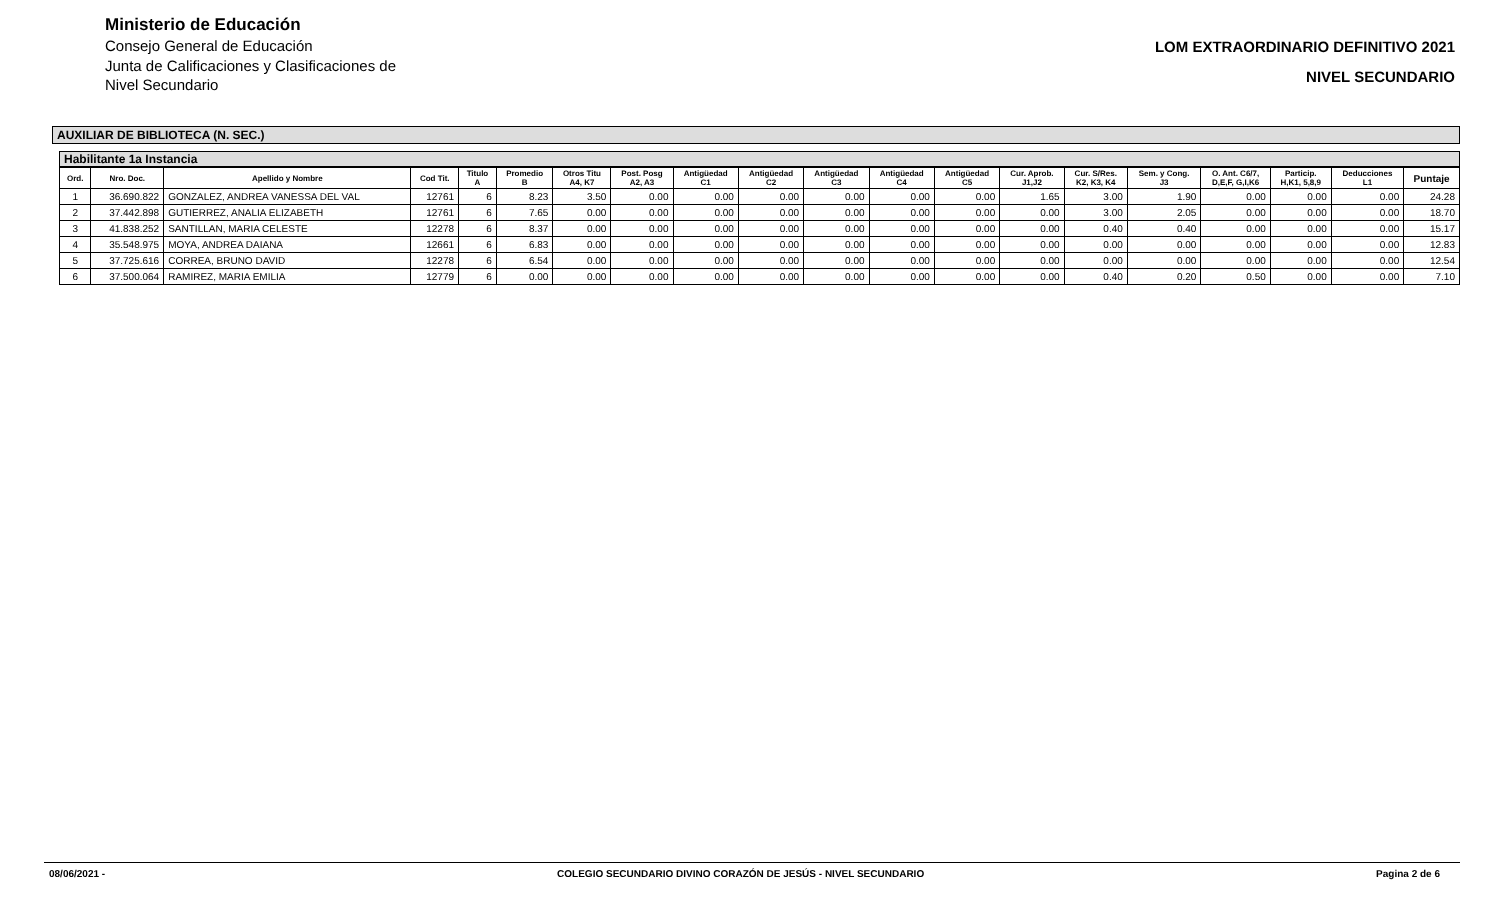Ministerio de Educación
Consejo General de Educación
Junta de Calificaciones y Clasificaciones de
Nivel Secundario
LOM EXTRAORDINARIO DEFINITIVO 2021
NIVEL SECUNDARIO
AUXILIAR DE BIBLIOTECA (N. SEC.)
Habilitante 1a Instancia
| Ord. | Nro. Doc. | Apellido y Nombre | Cod Tit. | Titulo A | Promedio B | Otros Titu A4, K7 | Post. Posg A2, A3 | Antigüedad C1 | Antigüedad C2 | Antigüedad C3 | Antigüedad C4 | Antigüedad C5 | Cur. Aprob. J1,J2 | Cur. S/Res. K2, K3, K4 | Sem. y Cong. J3 | O. Ant. C6/7, D,E,F, G,I,K6 | Particip. H,K1, 5,8,9 | Deducciones L1 | Puntaje |
| --- | --- | --- | --- | --- | --- | --- | --- | --- | --- | --- | --- | --- | --- | --- | --- | --- | --- | --- | --- |
| 1 | 36.690.822 | GONZALEZ, ANDREA VANESSA DEL VAL | 12761 | 6 | 8.23 | 3.50 | 0.00 | 0.00 | 0.00 | 0.00 | 0.00 | 0.00 | 1.65 | 3.00 | 1.90 | 0.00 | 0.00 | 0.00 | 24.28 |
| 2 | 37.442.898 | GUTIERREZ, ANALIA ELIZABETH | 12761 | 6 | 7.65 | 0.00 | 0.00 | 0.00 | 0.00 | 0.00 | 0.00 | 0.00 | 0.00 | 3.00 | 2.05 | 0.00 | 0.00 | 0.00 | 18.70 |
| 3 | 41.838.252 | SANTILLAN, MARIA CELESTE | 12278 | 6 | 8.37 | 0.00 | 0.00 | 0.00 | 0.00 | 0.00 | 0.00 | 0.00 | 0.00 | 0.40 | 0.40 | 0.00 | 0.00 | 0.00 | 15.17 |
| 4 | 35.548.975 | MOYA, ANDREA DAIANA | 12661 | 6 | 6.83 | 0.00 | 0.00 | 0.00 | 0.00 | 0.00 | 0.00 | 0.00 | 0.00 | 0.00 | 0.00 | 0.00 | 0.00 | 0.00 | 12.83 |
| 5 | 37.725.616 | CORREA, BRUNO DAVID | 12278 | 6 | 6.54 | 0.00 | 0.00 | 0.00 | 0.00 | 0.00 | 0.00 | 0.00 | 0.00 | 0.00 | 0.00 | 0.00 | 0.00 | 0.00 | 12.54 |
| 6 | 37.500.064 | RAMIREZ, MARIA EMILIA | 12779 | 6 | 0.00 | 0.00 | 0.00 | 0.00 | 0.00 | 0.00 | 0.00 | 0.00 | 0.00 | 0.40 | 0.20 | 0.50 | 0.00 | 0.00 | 7.10 |
08/06/2021 - COLEGIO SECUNDARIO DIVINO CORAZÓN DE JESÚS - NIVEL SECUNDARIO Pagina 2 de 6